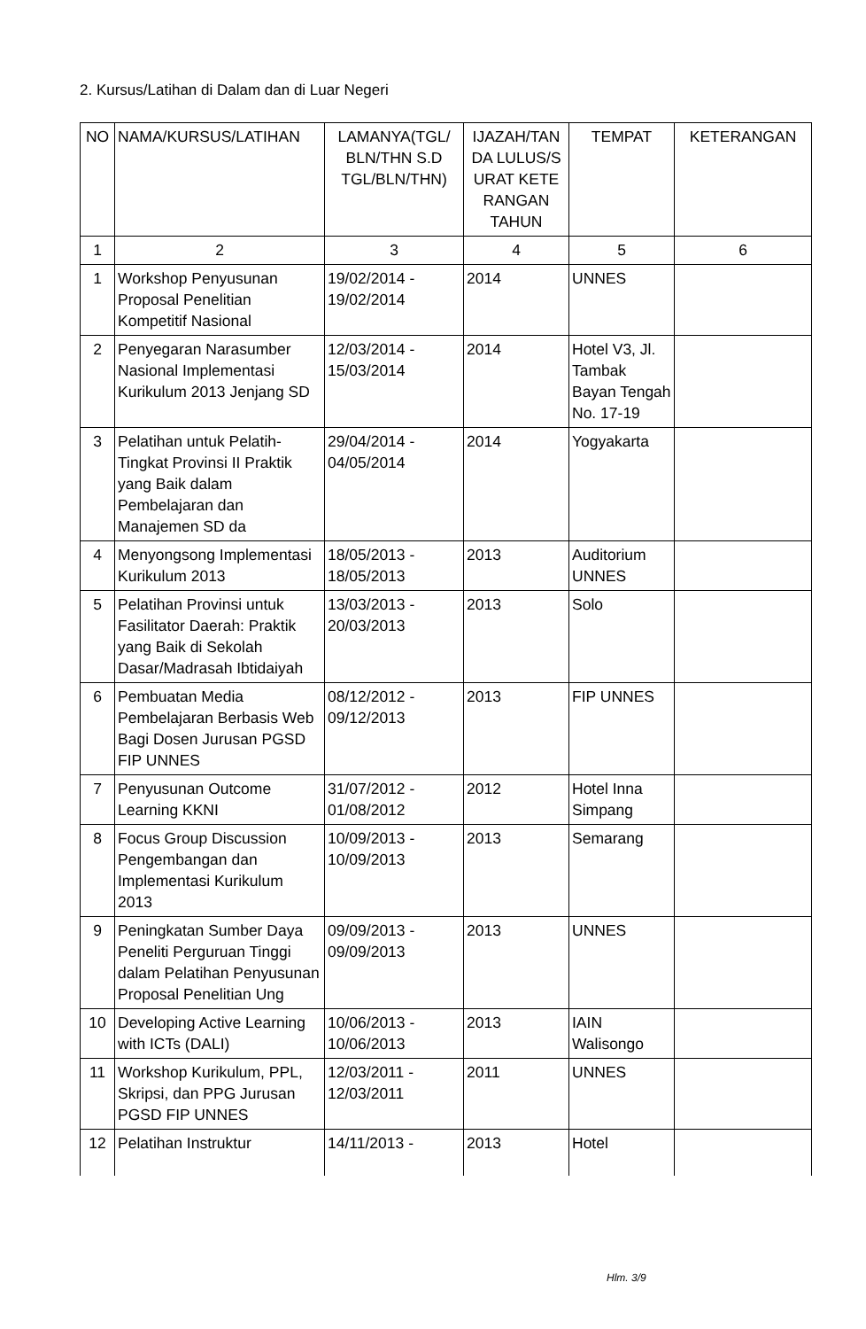2. Kursus/Latihan di Dalam dan di Luar Negeri
| NO | NAMA/KURSUS/LATIHAN | LAMANYA(TGL/ BLN/THN S.D TGL/BLN/THN) | IJAZAH/TAN DA LULUS/S URAT KETE RANGAN TAHUN | TEMPAT | KETERANGAN |
| --- | --- | --- | --- | --- | --- |
| 1 | 2 | 3 | 4 | 5 | 6 |
| 1 | Workshop Penyusunan Proposal Penelitian Kompetitif Nasional | 19/02/2014 - 19/02/2014 | 2014 | UNNES | |
| 2 | Penyegaran Narasumber Nasional Implementasi Kurikulum 2013 Jenjang SD | 12/03/2014 - 15/03/2014 | 2014 | Hotel V3, Jl. Tambak Bayan Tengah No. 17-19 | |
| 3 | Pelatihan untuk Pelatih-Tingkat Provinsi II Praktik yang Baik dalam Pembelajaran dan Manajemen SD da | 29/04/2014 - 04/05/2014 | 2014 | Yogyakarta | |
| 4 | Menyongsong Implementasi Kurikulum 2013 | 18/05/2013 - 18/05/2013 | 2013 | Auditorium UNNES | |
| 5 | Pelatihan Provinsi untuk Fasilitator Daerah: Praktik yang Baik di Sekolah Dasar/Madrasah Ibtidaiyah | 13/03/2013 - 20/03/2013 | 2013 | Solo | |
| 6 | Pembuatan Media Pembelajaran Berbasis Web Bagi Dosen Jurusan PGSD FIP UNNES | 08/12/2012 - 09/12/2013 | 2013 | FIP UNNES | |
| 7 | Penyusunan Outcome Learning KKNI | 31/07/2012 - 01/08/2012 | 2012 | Hotel Inna Simpang | |
| 8 | Focus Group Discussion Pengembangan dan Implementasi Kurikulum 2013 | 10/09/2013 - 10/09/2013 | 2013 | Semarang | |
| 9 | Peningkatan Sumber Daya Peneliti Perguruan Tinggi dalam Pelatihan Penyusunan Proposal Penelitian Ung | 09/09/2013 - 09/09/2013 | 2013 | UNNES | |
| 10 | Developing Active Learning with ICTs (DALI) | 10/06/2013 - 10/06/2013 | 2013 | IAIN Walisongo | |
| 11 | Workshop Kurikulum, PPL, Skripsi, dan PPG Jurusan PGSD FIP UNNES | 12/03/2011 - 12/03/2011 | 2011 | UNNES | |
| 12 | Pelatihan Instruktur | 14/11/2013 - | 2013 | Hotel | |
Hlm. 3/9